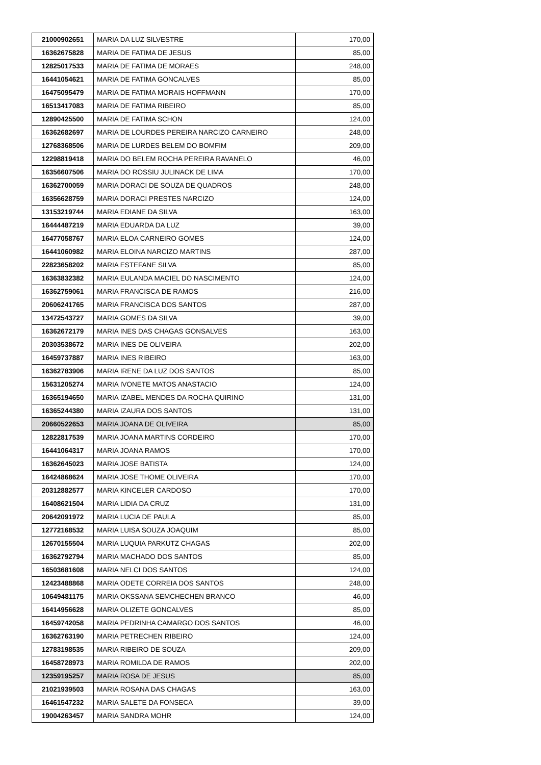| 21000902651 | MARIA DA LUZ SILVESTRE | 170,00 |
| 16362675828 | MARIA DE FATIMA DE JESUS | 85,00 |
| 12825017533 | MARIA DE FATIMA DE MORAES | 248,00 |
| 16441054621 | MARIA DE FATIMA GONCALVES | 85,00 |
| 16475095479 | MARIA DE FATIMA MORAIS HOFFMANN | 170,00 |
| 16513417083 | MARIA DE FATIMA RIBEIRO | 85,00 |
| 12890425500 | MARIA DE FATIMA SCHON | 124,00 |
| 16362682697 | MARIA DE LOURDES PEREIRA NARCIZO CARNEIRO | 248,00 |
| 12768368506 | MARIA DE LURDES BELEM DO BOMFIM | 209,00 |
| 12298819418 | MARIA DO BELEM ROCHA PEREIRA RAVANELO | 46,00 |
| 16356607506 | MARIA DO ROSSIU JULINACK DE LIMA | 170,00 |
| 16362700059 | MARIA DORACI DE SOUZA DE QUADROS | 248,00 |
| 16356628759 | MARIA DORACI PRESTES NARCIZO | 124,00 |
| 13153219744 | MARIA EDIANE DA SILVA | 163,00 |
| 16444487219 | MARIA EDUARDA DA LUZ | 39,00 |
| 16477058767 | MARIA ELOA CARNEIRO GOMES | 124,00 |
| 16441060982 | MARIA ELOINA NARCIZO MARTINS | 287,00 |
| 22823658202 | MARIA ESTEFANE SILVA | 85,00 |
| 16363832382 | MARIA EULANDA MACIEL DO NASCIMENTO | 124,00 |
| 16362759061 | MARIA FRANCISCA DE RAMOS | 216,00 |
| 20606241765 | MARIA FRANCISCA DOS SANTOS | 287,00 |
| 13472543727 | MARIA GOMES DA SILVA | 39,00 |
| 16362672179 | MARIA INES DAS CHAGAS GONSALVES | 163,00 |
| 20303538672 | MARIA INES DE OLIVEIRA | 202,00 |
| 16459737887 | MARIA INES RIBEIRO | 163,00 |
| 16362783906 | MARIA IRENE DA LUZ DOS SANTOS | 85,00 |
| 15631205274 | MARIA IVONETE MATOS ANASTACIO | 124,00 |
| 16365194650 | MARIA IZABEL MENDES DA ROCHA QUIRINO | 131,00 |
| 16365244380 | MARIA IZAURA DOS SANTOS | 131,00 |
| 20660522653 | MARIA JOANA DE OLIVEIRA | 85,00 |
| 12822817539 | MARIA JOANA MARTINS CORDEIRO | 170,00 |
| 16441064317 | MARIA JOANA RAMOS | 170,00 |
| 16362645023 | MARIA JOSE BATISTA | 124,00 |
| 16424868624 | MARIA JOSE THOME OLIVEIRA | 170,00 |
| 20312882577 | MARIA KINCELER CARDOSO | 170,00 |
| 16408621504 | MARIA LIDIA DA CRUZ | 131,00 |
| 20642091972 | MARIA LUCIA DE PAULA | 85,00 |
| 12772168532 | MARIA LUISA SOUZA JOAQUIM | 85,00 |
| 12670155504 | MARIA LUQUIA PARKUTZ CHAGAS | 202,00 |
| 16362792794 | MARIA MACHADO DOS SANTOS | 85,00 |
| 16503681608 | MARIA NELCI DOS SANTOS | 124,00 |
| 12423488868 | MARIA ODETE CORREIA DOS SANTOS | 248,00 |
| 10649481175 | MARIA OKSSANA SEMCHECHEN BRANCO | 46,00 |
| 16414956628 | MARIA OLIZETE GONCALVES | 85,00 |
| 16459742058 | MARIA PEDRINHA CAMARGO DOS SANTOS | 46,00 |
| 16362763190 | MARIA PETRECHEN RIBEIRO | 124,00 |
| 12783198535 | MARIA RIBEIRO DE SOUZA | 209,00 |
| 16458728973 | MARIA ROMILDA DE RAMOS | 202,00 |
| 12359195257 | MARIA ROSA DE JESUS | 85,00 |
| 21021939503 | MARIA ROSANA DAS CHAGAS | 163,00 |
| 16461547232 | MARIA SALETE DA FONSECA | 39,00 |
| 19004263457 | MARIA SANDRA MOHR | 124,00 |